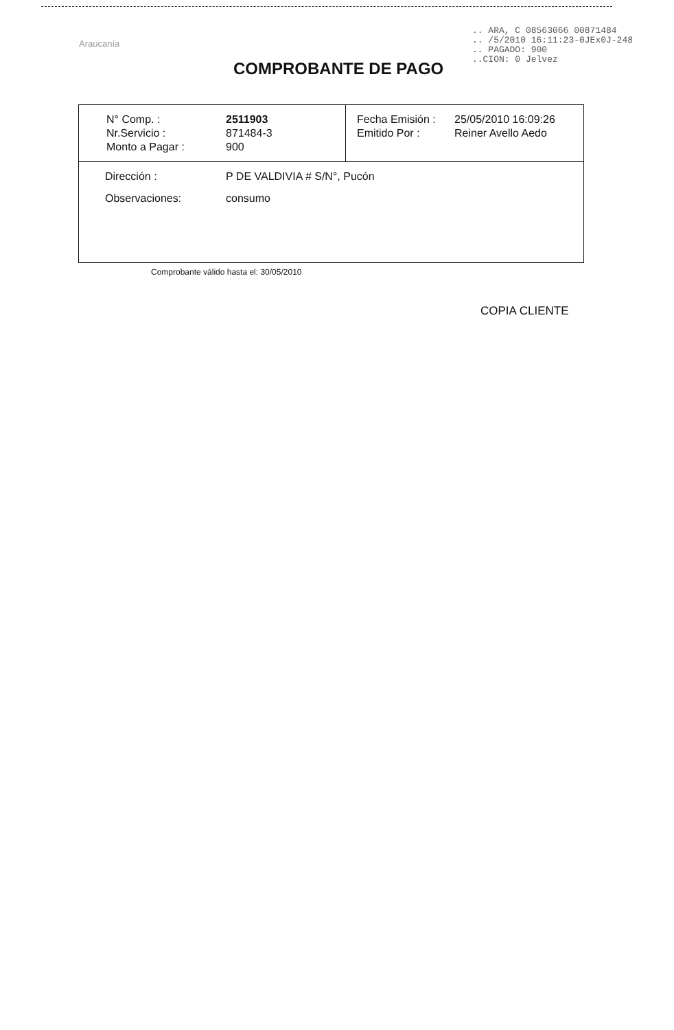Araucanía
.. ARA, C 08563066 00871484
.. /5/2010 16:11:23-0JEx0J-248
.. PAGADO: 900
..CION: 0 Jelvez
COMPROBANTE DE PAGO
| / N° Comp. : / 2511903 / / Nr.Servicio : / 871484-3 / / Monto a Pagar : / 900 / | / Fecha Emisión : / 25/05/2010 16:09:26 / / Emitido Por : / Reiner Avello Aedo / |
| / Dirección : / P DE VALDIVIA # S/N°, Pucón / / Observaciones: / consumo / | |
Comprobante válido hasta el: 30/05/2010
COPIA CLIENTE